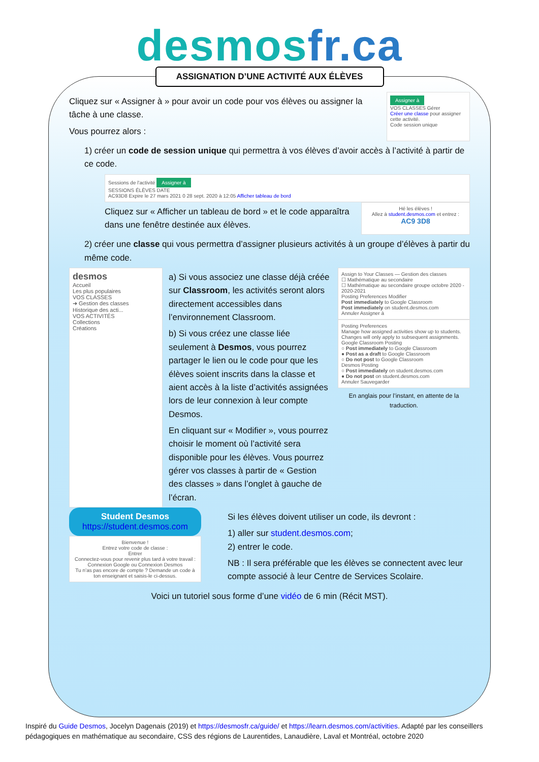desmosfr.ca
ASSIGNATION D’UNE ACTIVITÉ AUX ÉLÈVES
Cliquez sur « Assigner à » pour avoir un code pour vos élèves ou assigner la tâche à une classe.
Vous pourrez alors :
Assigner à
VOS CLASSES Gérer
Créer une classe pour assigner cette activité.
Code session unique
1) créer un code de session unique qui permettra à vos élèves d’avoir accès à l’activité à partir de ce code.
Sessions de l'activité Assigner à
SESSIONS ÉLÈVES DATE
AC93D8 Expire le 27 mars 2021 0 28 sept. 2020 à 12:05 Afficher tableau de bord
Cliquez sur « Afficher un tableau de bord » et le code apparaîtra dans une fenêtre destinée aux élèves.
Hé les élèves !
Allez à student.desmos.com et entrez :
AC9 3D8
2) créer une classe qui vous permettra d’assigner plusieurs activités à un groupe d’élèves à partir du même code.
desmos
Accueil
Les plus populaires
VOS CLASSES
➜ Gestion des classes
Historique des acti...
VOS ACTIVITÉS
Collections
Créations
a) Si vous associez une classe déjà créée sur Classroom, les activités seront alors directement accessibles dans l’environnement Classroom.
b) Si vous créez une classe liée seulement à Desmos, vous pourrez partager le lien ou le code pour que les élèves soient inscrits dans la classe et aient accès à la liste d’activités assignées lors de leur connexion à leur compte Desmos.
En cliquant sur « Modifier », vous pourrez choisir le moment où l’activité sera disponible pour les élèves. Vous pourrez gérer vos classes à partir de « Gestion des classes » dans l’onglet à gauche de l’écran.
Assign to Your Classes — Gestion des classes
☐ Mathématique au secondaire
☐ Mathématique au secondaire groupe octobre 2020 - 2020-2021
Posting Preferences Modifier
Post immediately to Google Classroom
Post immediately on student.desmos.com
Annuler Assigner à
Posting Preferences
Manage how assigned activities show up to students. Changes will only apply to subsequent assignments.
Google Classroom Posting
○ Post immediately to Google Classroom
● Post as a draft to Google Classroom
○ Do not post to Google Classroom
Desmos Posting
○ Post immediately on student.desmos.com
● Do not post on student.desmos.com
Annuler Sauvegarder
En anglais pour l’instant, en attente de la traduction.
Student Desmos
https://student.desmos.com
Bienvenue !
Entrez votre code de classe :
Entrer
Connectez-vous pour revenir plus tard à votre travail :
Connexion Google ou Connexion Desmos
Tu n’as pas encore de compte ? Demande un code à ton enseignant et saisis-le ci-dessus.
Si les élèves doivent utiliser un code, ils devront :
1) aller sur student.desmos.com;
2) entrer le code.
NB : Il sera préférable que les élèves se connectent avec leur compte associé à leur Centre de Services Scolaire.
Voici un tutoriel sous forme d’une vidéo de 6 min (Récit MST).
Inspiré du Guide Desmos, Jocelyn Dagenais (2019) et https://desmosfr.ca/guide/ et https://learn.desmos.com/activities. Adapté par les conseillers pédagogiques en mathématique au secondaire, CSS des régions de Laurentides, Lanaudière, Laval et Montréal, octobre 2020